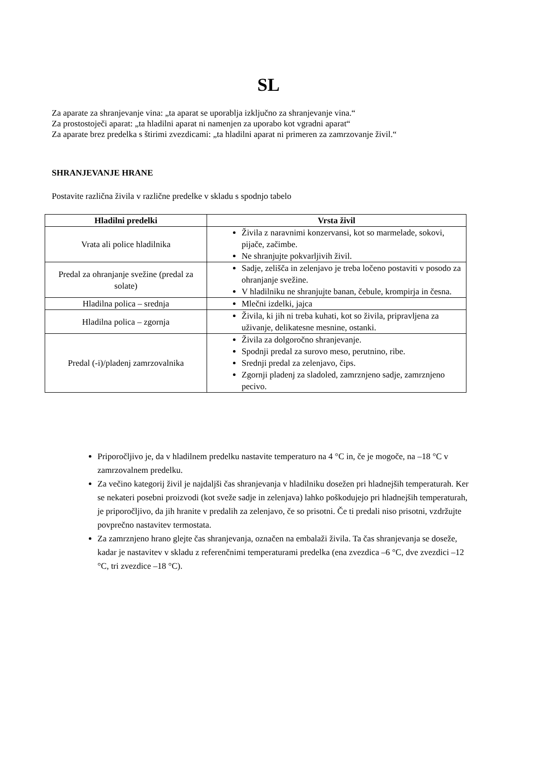SL
Za aparate za shranjevanje vina: „ta aparat se uporablja izključno za shranjevanje vina.“
Za prostostoječi aparat: „ta hladilni aparat ni namenjen za uporabo kot vgradni aparat“
Za aparate brez predelka s štirimi zvezdicami: „ta hladilni aparat ni primeren za zamrzovanje živil.“
SHRANJEVANJE HRANE
Postavite različna živila v različne predelke v skladu s spodnjo tabelo
| Hladilni predelki | Vrsta živil |
| --- | --- |
| Vrata ali police hladilnika | Živila z naravnimi konzervansi, kot so marmelade, sokovi, pijače, začimbe. Ne shranjujte pokvarljivih živil. |
| Predal za ohranjanje svežine (predal za solate) | Sadje, zelišča in zelenjavo je treba ločeno postaviti v posodo za ohranjanje svežine. V hladilniku ne shranjujte banan, čebule, krompirja in česna. |
| Hladilna polica – srednja | Mlečni izdelki, jajca |
| Hladilna polica – zgornja | Živila, ki jih ni treba kuhati, kot so živila, pripravljena za uživanje, delikatesne mesnine, ostanki. |
| Predal (-i)/pladenj zamrzovalnika | Živila za dolgoročno shranjevanje. Spodnji predal za surovo meso, perutnino, ribe. Srednji predal za zelenjavo, čips. Zgornji pladenj za sladoled, zamrznjeno sadje, zamrznjeno pecivo. |
Priporočljivo je, da v hladilnem predelku nastavite temperaturo na 4 °C in, če je mogoče, na –18 °C v zamrzovalnem predelku.
Za večino kategorij živil je najdaljši čas shranjevanja v hladilniku dosežen pri hladnejših temperaturah. Ker se nekateri posebni proizvodi (kot sveže sadje in zelenjava) lahko poškodujejo pri hladnejših temperaturah, je priporočljivo, da jih hranite v predalih za zelenjavo, če so prisotni. Če ti predali niso prisotni, vzdržujte povprečno nastavitev termostata.
Za zamrznjeno hrano glejte čas shranjevanja, označen na embalaži živila. Ta čas shranjevanja se doseže, kadar je nastavitev v skladu z referenčnimi temperaturami predelka (ena zvezdica –6 °C, dve zvezdici –12 °C, tri zvezdice –18 °C).